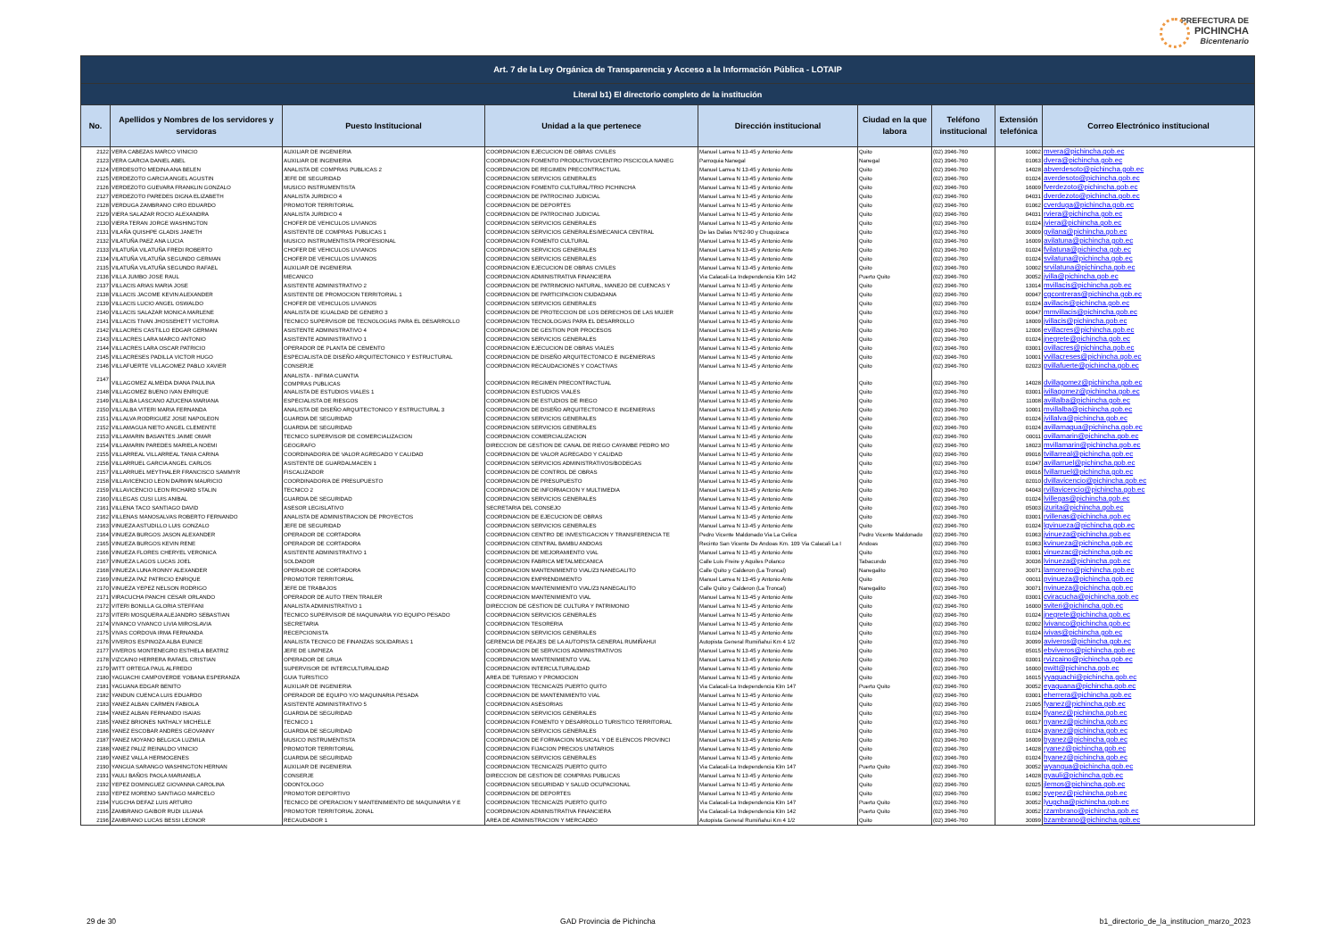PREFECTURA DE
PICHINCHA
Bicentenario
| Art. 7 de la Ley Orgánica de Transparencia y Acceso a la Información Pública - LOTAIP | | | | | | | | |
| --- | --- | --- | --- | --- | --- | --- | --- | --- |
| Literal b1) El directorio completo de la institución | | | | | | | | |
| No. | Apellidos y Nombres de los servidores y servidoras | Puesto Institucional | Unidad a la que pertenece | Dirección institucional | Ciudad en la que labora | Teléfono institucional | Extensión telefónica | Correo Electrónico institucional |
| 2122 | VERA CABEZAS MARCO VINICIO | AUXILIAR DE INGENIERIA | COORDINACION EJECUCION DE OBRAS CIVILES | Manuel Larrea N 13-45 y Antonio Ante | Quito | (02) 3946-760 | 10002 | mvera@pichincha.gob.ec |
| 2123 | VERA GARCIA DANIEL ABEL | AUXILIAR DE INGENIERIA | COORDINACION FOMENTO PRODUCTIVO/CENTRO PISCICOLA NANEG | Parroquia Nanegal | Nanegal | (02) 3946-760 | 01063 | dvera@pichincha.gob.ec |
| 2124 | VERDESOTO MEDINA ANA BELEN | ANALISTA DE COMPRAS PUBLICAS 2 | COORDINACION DE REGIMEN PRECONTRACTUAL | Manuel Larrea N 13-45 y Antonio Ante | Quito | (02) 3946-760 | 14028 | abverdesoto@pichincha.gob.ec |
| 2125 | VERDEZOTO GARCIA ANGEL AGUSTIN | JEFE DE SEGURIDAD | COORDINACION SERVICIOS GENERALES | Manuel Larrea N 13-45 y Antonio Ante | Quito | (02) 3946-760 | 01024 | averdesoto@pichincha.gob.ec |
| 2126 | VERDEZOTO GUEVARA FRANKLIN GONZALO | MUSICO INSTRUMENTISTA | COORDINACION FOMENTO CULTURAL/TRIO PICHINCHA | Manuel Larrea N 13-45 y Antonio Ante | Quito | (02) 3946-760 | 16009 | fverdezoto@pichincha.gob.ec |
| 2127 | VERDEZOTO PAREDES DIGNA ELIZABETH | ANALISTA JURIDICO 4 | COORDINACION DE PATROCINIO JUDICIAL | Manuel Larrea N 13-45 y Antonio Ante | Quito | (02) 3946-760 | 04031 | dverdezoto@pichincha.gob.ec |
| 2128 | VERDUGA ZAMBRANO CIRO EDUARDO | PROMOTOR TERRITORIAL | COORDINACION DE DEPORTES | Manuel Larrea N 13-45 y Antonio Ante | Quito | (02) 3946-760 | 01062 | cverduga@pichincha.gob.ec |
| 2129 | VIERA SALAZAR ROCIO ALEXANDRA | ANALISTA JURIDICO 4 | COORDINACION DE PATROCINIO JUDICIAL | Manuel Larrea N 13-45 y Antonio Ante | Quito | (02) 3946-760 | 04031 | rviera@pichincha.gob.ec |
| 2130 | VIERA TERAN JORGE WASHINGTON | CHOFER DE VEHICULOS LIVIANOS | COORDINACION SERVICIOS GENERALES | Manuel Larrea N 13-45 y Antonio Ante | Quito | (02) 3946-760 | 01024 | jviera@pichincha.gob.ec |
| 2131 | VILAÑA QUISHPE GLADIS JANETH | ASISTENTE DE COMPRAS PUBLICAS 1 | COORDINACION SERVICIOS GENERALES/MECANICA CENTRAL | De las Dalias N°62-90 y Chuquizaca | Quito | (02) 3946-760 | 30009 | gvilana@pichincha.gob.ec |
| 2132 | VILATUÑA PAEZ ANA LUCIA | MUSICO INSTRUMENTISTA PROFESIONAL | COORDINACION FOMENTO CULTURAL | Manuel Larrea N 13-45 y Antonio Ante | Quito | (02) 3946-760 | 16009 | avilatuna@pichincha.gob.ec |
| 2133 | VILATUÑA VILATUÑA FREDI ROBERTO | CHOFER DE VEHICULOS LIVIANOS | COORDINACION SERVICIOS GENERALES | Manuel Larrea N 13-45 y Antonio Ante | Quito | (02) 3946-760 | 01024 | fvilatuna@pichincha.gob.ec |
| 2134 | VILATUÑA VILATUÑA SEGUNDO GERMAN | CHOFER DE VEHICULOS LIVIANOS | COORDINACION SERVICIOS GENERALES | Manuel Larrea N 13-45 y Antonio Ante | Quito | (02) 3946-760 | 01024 | svilatuna@pichincha.gob.ec |
| 2135 | VILATUÑA VILATUÑA SEGUNDO RAFAEL | AUXILIAR DE INGENIERIA | COORDINACION EJECUCION DE OBRAS CIVILES | Manuel Larrea N 13-45 y Antonio Ante | Quito | (02) 3946-760 | 10002 | srvilatuna@pichincha.gob.ec |
| 2136 | VILLA JUMBO JOSE RAUL | MECANICO | COORDINACION ADMINISTRATIVA FINANCIERA | Via Calacali-La Independencia Klm 142 | Puerto Quito | (02) 3946-760 | 30052 | jvilla@pichincha.gob.ec |
| 2137 | VILLACIS ARIAS MARIA JOSE | ASISTENTE ADMINISTRATIVO 2 | COORDINACION DE PATRIMONIO NATURAL, MANEJO DE CUENCAS Y | Manuel Larrea N 13-45 y Antonio Ante | Quito | (02) 3946-760 | 13014 | mvillacis@pichincha.gob.ec |
| 2138 | VILLACIS JACOME KEVIN ALEXANDER | ASISTENTE DE PROMOCION TERRITORIAL 1 | COORDINACION DE PARTICIPACION CIUDADANA | Manuel Larrea N 13-45 y Antonio Ante | Quito | (02) 3946-760 | 00047 | cgcontreras@pichincha.gob.ec |
| 2139 | VILLACIS LUCIO ANGEL OSWALDO | CHOFER DE VEHICULOS LIVIANOS | COORDINACION SERVICIOS GENERALES | Manuel Larrea N 13-45 y Antonio Ante | Quito | (02) 3946-760 | 01024 | avillacis@pichincha.gob.ec |
| 2140 | VILLACIS SALAZAR MONICA MARLENE | ANALISTA DE IGUALDAD DE GENERO 3 | COORDINACION DE PROTECCION DE LOS DERECHOS DE LAS MUJER | Manuel Larrea N 13-45 y Antonio Ante | Quito | (02) 3946-760 | 00047 | mmvillacis@pichincha.gob.ec |
| 2141 | VILLACIS TIVAN JHOSSEHETT VICTORIA | TECNICO SUPERVISOR DE TECNOLOGIAS PARA EL DESARROLLO | COORDINACION TECNOLOGIAS PARA EL DESARROLLO | Manuel Larrea N 13-45 y Antonio Ante | Quito | (02) 3946-760 | 18009 | jvillacis@pichincha.gob.ec |
| 2142 | VILLACRES CASTILLO EDGAR GERMAN | ASISTENTE ADMINISTRATIVO 4 | COORDINACION DE GESTION POR PROCESOS | Manuel Larrea N 13-45 y Antonio Ante | Quito | (02) 3946-760 | 12006 | evillacres@pichincha.gob.ec |
| 2143 | VILLACRES LARA MARCO ANTONIO | ASISTENTE ADMINISTRATIVO 1 | COORDINACION SERVICIOS GENERALES | Manuel Larrea N 13-45 y Antonio Ante | Quito | (02) 3946-760 | 01024 | jnegrete@pichincha.gob.ec |
| 2144 | VILLACRES LARA OSCAR PATRICIO | OPERADOR DE PLANTA DE CEMENTO | COORDINACION EJECUCION DE OBRAS VIALES | Manuel Larrea N 13-45 y Antonio Ante | Quito | (02) 3946-760 | 03001 | ovillacres@pichincha.gob.ec |
| 2145 | VILLACRESES PADILLA VICTOR HUGO | ESPECIALISTA DE DISEÑO ARQUITECTONICO Y ESTRUCTURAL | COORDINACION DE DISEÑO ARQUITECTONICO E INGENIERIAS | Manuel Larrea N 13-45 y Antonio Ante | Quito | (02) 3946-760 | 10001 | vvillacreses@pichincha.gob.ec |
| 2146 | VILLAFUERTE VILLAGOMEZ PABLO XAVIER | CONSERJE | COORDINACION RECAUDACIONES Y COACTIVAS | Manuel Larrea N 13-45 y Antonio Ante | Quito | (02) 3946-760 | 02023 | pvillafuerte@pichincha.gob.ec |
| 2147 | VILLAGOMEZ ALMEIDA DIANA PAULINA | ANALISTA - INFIMA CUANTIA COMPRAS PUBLICAS | COORDINACION REGIMEN PRECONTRACTUAL | Manuel Larrea N 13-45 y Antonio Ante | Quito | (02) 3946-760 | 14028 | dvillagomez@pichincha.gob.ec |
| 2148 | VILLAGOMEZ BUENO IVAN ENRIQUE | ANALISTA DE ESTUDIOS VIALES 1 | COORDINACION ESTUDIOS VIALES | Manuel Larrea N 13-45 y Antonio Ante | Quito | (02) 3946-760 | 03001 | ivillagomez@pichincha.gob.ec |
| 2149 | VILLALBA LASCANO AZUCENA MARIANA | ESPECIALISTA DE RIESGOS | COORDINACION DE ESTUDIOS DE RIEGO | Manuel Larrea N 13-45 y Antonio Ante | Quito | (02) 3946-760 | 11008 | avillalba@pichincha.gob.ec |
| 2150 | VILLALBA VITERI MARIA FERNANDA | ANALISTA DE DISEÑO ARQUITECTONICO Y ESTRUCTURAL 3 | COORDINACION DE DISEÑO ARQUITECTONICO E INGENIERIAS | Manuel Larrea N 13-45 y Antonio Ante | Quito | (02) 3946-760 | 10001 | mvillalba@pichincha.gob.ec |
| 2151 | VILLALVA RODRIGUEZ JOSE NAPOLEON | GUARDIA DE SEGURIDAD | COORDINACION SERVICIOS GENERALES | Manuel Larrea N 13-45 y Antonio Ante | Quito | (02) 3946-760 | 01024 | jvillalva@pichincha.gob.ec |
| 2152 | VILLAMAGUA NIETO ANGEL CLEMENTE | GUARDIA DE SEGURIDAD | COORDINACION SERVICIOS GENERALES | Manuel Larrea N 13-45 y Antonio Ante | Quito | (02) 3946-760 | 01024 | avillamagua@pichincha.gob.ec |
| 2153 | VILLAMARIN BASANTES JAIME OMAR | TECNICO SUPERVISOR DE COMERCIALIZACION | COORDINACION COMERCIALIZACION | Manuel Larrea N 13-45 y Antonio Ante | Quito | (02) 3946-760 | 00011 | ovillamarin@pichincha.gob.ec |
| 2154 | VILLAMARIN PAREDES MARIELA NOEMI | GEOGRAFO | DIRECCION DE GESTION DE CANAL DE RIEGO CAYAMBE PEDRO MO | Manuel Larrea N 13-45 y Antonio Ante | Quito | (02) 3946-760 | 18023 | mvillamarin@pichincha.gob.ec |
| 2155 | VILLARREAL VILLARREAL TANIA CARINA | COORDINADOR/A DE VALOR AGREGADO Y CALIDAD | COORDINACION DE VALOR AGREGADO Y CALIDAD | Manuel Larrea N 13-45 y Antonio Ante | Quito | (02) 3946-760 | 09016 | tvillarreal@pichincha.gob.ec |
| 2156 | VILLARRUEL GARCIA ANGEL CARLOS | ASISTENTE DE GUARDALMACEN 1 | COORDINACION SERVICIOS ADMINISTRATIVOS/BODEGAS | Manuel Larrea N 13-45 y Antonio Ante | Quito | (02) 3946-760 | 01047 | avillarruel@pichincha.gob.ec |
| 2157 | VILLARRUEL MEYTHALER FRANCISCO SAMMYR | FISCALIZADOR | COORDINACION DE CONTROL DE OBRAS | Manuel Larrea N 13-45 y Antonio Ante | Quito | (02) 3946-760 | 09016 | fvillarruel@pichincha.gob.ec |
| 2158 | VILLAVICENCIO LEON DARWIN MAURICIO | COORDINADOR/A DE PRESUPUESTO | COORDINACION DE PRESUPUESTO | Manuel Larrea N 13-45 y Antonio Ante | Quito | (02) 3946-760 | 02010 | dvillavicencio@pichincha.gob.ec |
| 2159 | VILLAVICENCIO LEON RICHARD STALIN | TECNICO 2 | COORDINACION DE INFORMACION Y MULTIMEDIA | Manuel Larrea N 13-45 y Antonio Ante | Quito | (02) 3946-760 | 04043 | rvillavicencio@pichincha.gob.ec |
| 2160 | VILLEGAS CUSI LUIS ANIBAL | GUARDIA DE SEGURIDAD | COORDINACION SERVICIOS GENERALES | Manuel Larrea N 13-45 y Antonio Ante | Quito | (02) 3946-760 | 01024 | lvillegas@pichincha.gob.ec |
| 2161 | VILLENA TACO SANTIAGO DAVID | ASESOR LEGISLATIVO | SECRETARIA DEL CONSEJO | Manuel Larrea N 13-45 y Antonio Ante | Quito | (02) 3946-760 | 05003 | jzurita@pichincha.gob.ec |
| 2162 | VILLENAS MANOSALVAS ROBERTO FERNANDO | ANALISTA DE ADMINISTRACION DE PROYECTOS | COORDINACION DE EJECUCION DE OBRAS | Manuel Larrea N 13-45 y Antonio Ante | Quito | (02) 3946-760 | 03001 | rvillenas@pichincha.gob.ec |
| 2163 | VINUEZA ASTUDILLO LUIS GONZALO | JEFE DE SEGURIDAD | COORDINACION SERVICIOS GENERALES | Manuel Larrea N 13-45 y Antonio Ante | Quito | (02) 3946-760 | 01024 | lgvinueza@pichincha.gob.ec |
| 2164 | VINUEZA BURGOS JASON ALEXANDER | OPERADOR DE CORTADORA | COORDINACION CENTRO DE INVESTIGACION Y TRANSFERENCIA TE | Pedro Vicente Maldonado Via La Celica | Pedro Vicente Maldonado | (02) 3946-760 | 01063 | jvinueza@pichincha.gob.ec |
| 2165 | VINUEZA BURGOS KEVIN RENE | OPERADOR DE CORTADORA | COORDINACION CENTRAL BAMBU ANDOAS | Recinto San Vicente De Andoas Km. 109 Via Calacali La I | Andoas | (02) 3946-760 | 01063 | kvinueza@pichincha.gob.ec |
| 2166 | VINUEZA FLORES CHERYEL VERONICA | ASISTENTE ADMINISTRATIVO 1 | COORDINACION DE MEJORAMIENTO VIAL | Manuel Larrea N 13-45 y Antonio Ante | Quito | (02) 3946-760 | 03001 | vinuezac@pichincha.gob.ec |
| 2167 | VINUEZA LAGOS LUCAS JOEL | SOLDADOR | COORDINACION FABRICA METALMECANICA | Calle Luis Freire y Aquiles Polanco | Tabacundo | (02) 3946-760 | 30036 | lvinueza@pichincha.gob.ec |
| 2168 | VINUEZA LUNA RONNY ALEXANDER | OPERADOR DE CORTADORA | COORDINACION MANTENIMIENTO VIAL/Z3 NANEGALITO | Calle Quito y Calderon (La Troncal) | Nanegalito | (02) 3946-760 | 30071 | lamoreno@pichincha.gob.ec |
| 2169 | VINUEZA PAZ PATRICIO ENRIQUE | PROMOTOR TERRITORIAL | COORDINACION EMPRENDIMIENTO | Manuel Larrea N 13-45 y Antonio Ante | Quito | (02) 3946-760 | 00011 | pvinueza@pichincha.gob.ec |
| 2170 | VINUEZA YEPEZ NELSON RODRIGO | JEFE DE TRABAJOS | COORDINACION MANTENIMIENTO VIAL/Z3 NANEGALITO | Calle Quito y Calderon (La Troncal) | Nanegalito | (02) 3946-760 | 30071 | nvinueza@pichincha.gob.ec |
| 2171 | VIRACUCHA PANCHI CESAR ORLANDO | OPERADOR DE AUTO TREN TRAILER | COORDINACION MANTENIMIENTO VIAL | Manuel Larrea N 13-45 y Antonio Ante | Quito | (02) 3946-760 | 03001 | cviracucha@pichincha.gob.ec |
| 2172 | VITERI BONILLA GLORIA STEFFANI | ANALISTA ADMINISTRATIVO 1 | DIRECCION DE GESTION DE CULTURA Y PATRIMONIO | Manuel Larrea N 13-45 y Antonio Ante | Quito | (02) 3946-760 | 16000 | sviteri@pichincha.gob.ec |
| 2173 | VITERI MOSQUERA ALEJANDRO SEBASTIAN | TECNICO SUPERVISOR DE MAQUINARIA Y/O EQUIPO PESADO | COORDINACION SERVICIOS GENERALES | Manuel Larrea N 13-45 y Antonio Ante | Quito | (02) 3946-760 | 01024 | jnegrete@pichincha.gob.ec |
| 2174 | VIVANCO VIVANCO LIVIA MIROSLAVIA | SECRETARIA | COORDINACION TESORERIA | Manuel Larrea N 13-45 y Antonio Ante | Quito | (02) 3946-760 | 02002 | lvivanco@pichincha.gob.ec |
| 2175 | VIVAS CORDOVA IRMA FERNANDA | RECEPCIONISTA | COORDINACION SERVICIOS GENERALES | Manuel Larrea N 13-45 y Antonio Ante | Quito | (02) 3946-760 | 01024 | ivivas@pichincha.gob.ec |
| 2176 | VIVEROS ESPINOZA ALBA EUNICE | ANALISTA TECNICO DE FINANZAS SOLIDARIAS 1 | GERENCIA DE PEAJES DE LA AUTOPISTA GENERAL RUMIÑAHUI | Autopista General Rumiñahui Km 4 1/2 | Quito | (02) 3946-760 | 30099 | aviveros@pichincha.gob.ec |
| 2177 | VIVEROS MONTENEGRO ESTHELA BEATRIZ | JEFE DE LIMPIEZA | COORDINACION DE SERVICIOS ADMINISTRATIVOS | Manuel Larrea N 13-45 y Antonio Ante | Quito | (02) 3946-760 | 05015 | ebviveros@pichincha.gob.ec |
| 2178 | VIZCAINO HERRERA RAFAEL CRISTIAN | OPERADOR DE GRUA | COORDINACION MANTENIMIENTO VIAL | Manuel Larrea N 13-45 y Antonio Ante | Quito | (02) 3946-760 | 03001 | rvizcaino@pichincha.gob.ec |
| 2179 | WITT ORTEGA PAUL ALFREDO | SUPERVISOR DE INTERCULTURALIDAD | COORDINACION INTERCULTURALIDAD | Manuel Larrea N 13-45 y Antonio Ante | Quito | (02) 3946-760 | 16000 | pwitt@pichincha.gob.ec |
| 2180 | YAGUACHI CAMPOVERDE YOBANA ESPERANZA | GUIA TURISTICO | AREA DE TURISMO Y PROMOCION | Manuel Larrea N 13-45 y Antonio Ante | Quito | (02) 3946-760 | 16015 | yyaguachi@pichincha.gob.ec |
| 2181 | YAGUANA EDGAR BENITO | AUXILIAR DE INGENIERIA | COORDINACION TECNICA/Z5 PUERTO QUITO | Via Calacali-La Independencia Klm 147 | Puerto Quito | (02) 3946-760 | 30052 | eyaguana@pichincha.gob.ec |
| 2182 | YANDUN CUENCA LUIS EDUARDO | OPERADOR DE EQUIPO Y/O MAQUINARIA PESADA | COORDINACION DE MANTENIMIENTO VIAL | Manuel Larrea N 13-45 y Antonio Ante | Quito | (02) 3946-760 | 03001 | eherrera@pichincha.gob.ec |
| 2183 | YANEZ ALBAN CARMEN FABIOLA | ASISTENTE ADMINISTRATIVO 5 | COORDINACION ASESORIAS | Manuel Larrea N 13-45 y Antonio Ante | Quito | (02) 3946-760 | 21005 | fyanez@pichincha.gob.ec |
| 2184 | YANEZ ALBAN FERNANDO ISAIAS | GUARDIA DE SEGURIDAD | COORDINACION SERVICIOS GENERALES | Manuel Larrea N 13-45 y Antonio Ante | Quito | (02) 3946-760 | 01024 | fiyanez@pichincha.gob.ec |
| 2185 | YANEZ BRIONES NATHALY MICHELLE | TECNICO 1 | COORDINACION FOMENTO Y DESARROLLO TURISTICO TERRITORIAL | Manuel Larrea N 13-45 y Antonio Ante | Quito | (02) 3946-760 | 06017 | nyanez@pichincha.gob.ec |
| 2186 | YANEZ ESCOBAR ANDRES GEOVANNY | GUARDIA DE SEGURIDAD | COORDINACION SERVICIOS GENERALES | Manuel Larrea N 13-45 y Antonio Ante | Quito | (02) 3946-760 | 01024 | ayanez@pichincha.gob.ec |
| 2187 | YANEZ MOYANO BELGICA LUZMILA | MUSICO INSTRUMENTISTA | COORDINACION DE FORMACION MUSICAL Y DE ELENCOS PROVINCI | Manuel Larrea N 13-45 y Antonio Ante | Quito | (02) 3946-760 | 16009 | byanez@pichincha.gob.ec |
| 2188 | YANEZ PALIZ REINALDO VINICIO | PROMOTOR TERRITORIAL | COORDINACION FIJACION PRECIOS UNITARIOS | Manuel Larrea N 13-45 y Antonio Ante | Quito | (02) 3946-760 | 14028 | ryanez@pichincha.gob.ec |
| 2189 | YANEZ VALLA HERMOGENES | GUARDIA DE SEGURIDAD | COORDINACION SERVICIOS GENERALES | Manuel Larrea N 13-45 y Antonio Ante | Quito | (02) 3946-760 | 01024 | hyanez@pichincha.gob.ec |
| 2190 | YANGUA SARANGO WASHINGTON HERNAN | AUXILIAR DE INGENIERIA | COORDINACION TECNICA/Z5 PUERTO QUITO | Via Calacali-La Independencia Klm 147 | Puerto Quito | (02) 3946-760 | 30052 | wyangua@pichincha.gob.ec |
| 2191 | YAULI BAÑOS PAOLA MARIANELA | CONSERJE | DIRECCION DE GESTION DE COMPRAS PUBLICAS | Manuel Larrea N 13-45 y Antonio Ante | Quito | (02) 3946-760 | 14028 | pyauli@pichincha.gob.ec |
| 2192 | YEPEZ DOMINGUEZ GIOVANNA CAROLINA | ODONTOLOGO | COORDINACION SEGURIDAD Y SALUD OCUPACIONAL | Manuel Larrea N 13-45 y Antonio Ante | Quito | (02) 3946-760 | 02025 | jlemos@pichincha.gob.ec |
| 2193 | YEPEZ MORENO SANTIAGO MARCELO | PROMOTOR DEPORTIVO | COORDINACION DE DEPORTES | Manuel Larrea N 13-45 y Antonio Ante | Quito | (02) 3946-760 | 01062 | syepez@pichincha.gob.ec |
| 2194 | YUGCHA DEFAZ LUIS ARTURO | TECNICO DE OPERACION Y MANTENIMIENTO DE MAQUINARIA Y E | COORDINACION TECNICA/Z5 PUERTO QUITO | Via Calacali-La Independencia Klm 147 | Puerto Quito | (02) 3946-760 | 30052 | lyugcha@pichincha.gob.ec |
| 2195 | ZAMBRANO GAIBOR RUDI LILIANA | PROMOTOR TERRITORIAL ZONAL | COORDINACION ADMINISTRATIVA FINANCIERA | Via Calacali-La Independencia Klm 142 | Puerto Quito | (02) 3946-760 | 30052 | rzambrano@pichincha.gob.ec |
| 2196 | ZAMBRANO LUCAS BESSI LEONOR | RECAUDADOR 1 | AREA DE ADMINISTRACION Y MERCADEO | Autopista General Rumiñahui Km 4 1/2 | Quito | (02) 3946-760 | 30099 | bzambrano@pichincha.gob.ec |
29 de 30 GAD Provincia de Pichincha b1_directorio_de_la_institucion_marzo_2023